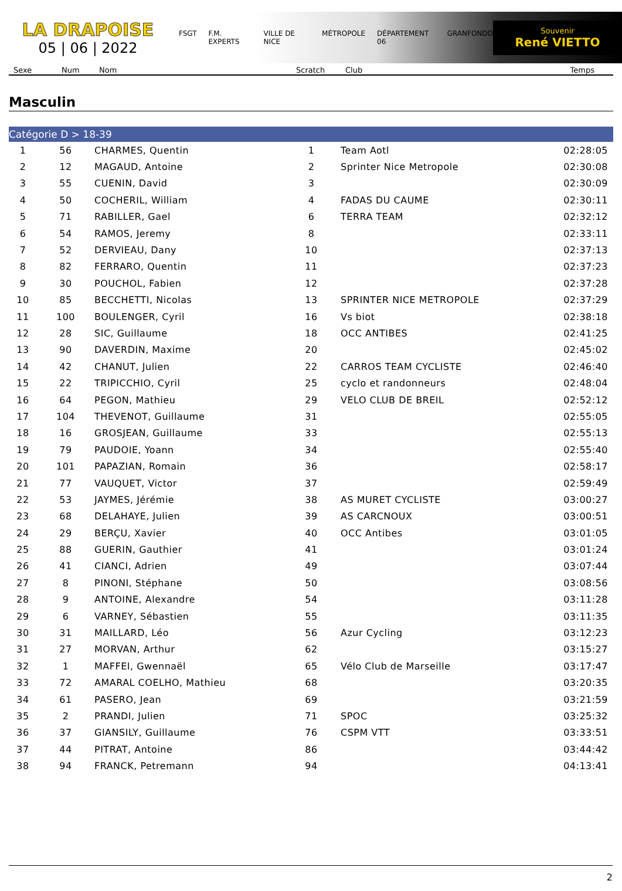LA DRAPOISE
05 | 06 | 2022
FSGT F.M. EXPERTS VILLE DE NICE MÉTROPOLE DÉPARTEMENT 06 GRANFONDO
Souvenir
René VIETTO
Sexe Num Nom Scratch Club Temps
Masculin
Catégorie D > 18-39
| 1 | 56 | CHARMES, Quentin | 1 | Team Aotl | 02:28:05 |
| 2 | 12 | MAGAUD, Antoine | 2 | Sprinter Nice Metropole | 02:30:08 |
| 3 | 55 | CUENIN, David | 3 | | 02:30:09 |
| 4 | 50 | COCHERIL, William | 4 | FADAS DU CAUME | 02:30:11 |
| 5 | 71 | RABILLER, Gael | 6 | TERRA TEAM | 02:32:12 |
| 6 | 54 | RAMOS, Jeremy | 8 | | 02:33:11 |
| 7 | 52 | DERVIEAU, Dany | 10 | | 02:37:13 |
| 8 | 82 | FERRARO, Quentin | 11 | | 02:37:23 |
| 9 | 30 | POUCHOL, Fabien | 12 | | 02:37:28 |
| 10 | 85 | BECCHETTI, Nicolas | 13 | SPRINTER NICE METROPOLE | 02:37:29 |
| 11 | 100 | BOULENGER, Cyril | 16 | Vs biot | 02:38:18 |
| 12 | 28 | SIC, Guillaume | 18 | OCC ANTIBES | 02:41:25 |
| 13 | 90 | DAVERDIN, Maxime | 20 | | 02:45:02 |
| 14 | 42 | CHANUT, Julien | 22 | CARROS TEAM CYCLISTE | 02:46:40 |
| 15 | 22 | TRIPICCHIO, Cyril | 25 | cyclo et randonneurs | 02:48:04 |
| 16 | 64 | PEGON, Mathieu | 29 | VELO CLUB DE BREIL | 02:52:12 |
| 17 | 104 | THEVENOT, Guillaume | 31 | | 02:55:05 |
| 18 | 16 | GROSJEAN, Guillaume | 33 | | 02:55:13 |
| 19 | 79 | PAUDOIE, Yoann | 34 | | 02:55:40 |
| 20 | 101 | PAPAZIAN, Romain | 36 | | 02:58:17 |
| 21 | 77 | VAUQUET, Victor | 37 | | 02:59:49 |
| 22 | 53 | JAYMES, Jérémie | 38 | AS MURET CYCLISTE | 03:00:27 |
| 23 | 68 | DELAHAYE, Julien | 39 | AS CARCNOUX | 03:00:51 |
| 24 | 29 | BERÇU, Xavier | 40 | OCC Antibes | 03:01:05 |
| 25 | 88 | GUERIN, Gauthier | 41 | | 03:01:24 |
| 26 | 41 | CIANCI, Adrien | 49 | | 03:07:44 |
| 27 | 8 | PINONI, Stéphane | 50 | | 03:08:56 |
| 28 | 9 | ANTOINE, Alexandre | 54 | | 03:11:28 |
| 29 | 6 | VARNEY, Sébastien | 55 | | 03:11:35 |
| 30 | 31 | MAILLARD, Léo | 56 | Azur Cycling | 03:12:23 |
| 31 | 27 | MORVAN, Arthur | 62 | | 03:15:27 |
| 32 | 1 | MAFFEI, Gwennaël | 65 | Vélo Club de Marseille | 03:17:47 |
| 33 | 72 | AMARAL COELHO, Mathieu | 68 | | 03:20:35 |
| 34 | 61 | PASERO, Jean | 69 | | 03:21:59 |
| 35 | 2 | PRANDI, Julien | 71 | SPOC | 03:25:32 |
| 36 | 37 | GIANSILY, Guillaume | 76 | CSPM VTT | 03:33:51 |
| 37 | 44 | PITRAT, Antoine | 86 | | 03:44:42 |
| 38 | 94 | FRANCK, Petremann | 94 | | 04:13:41 |
2